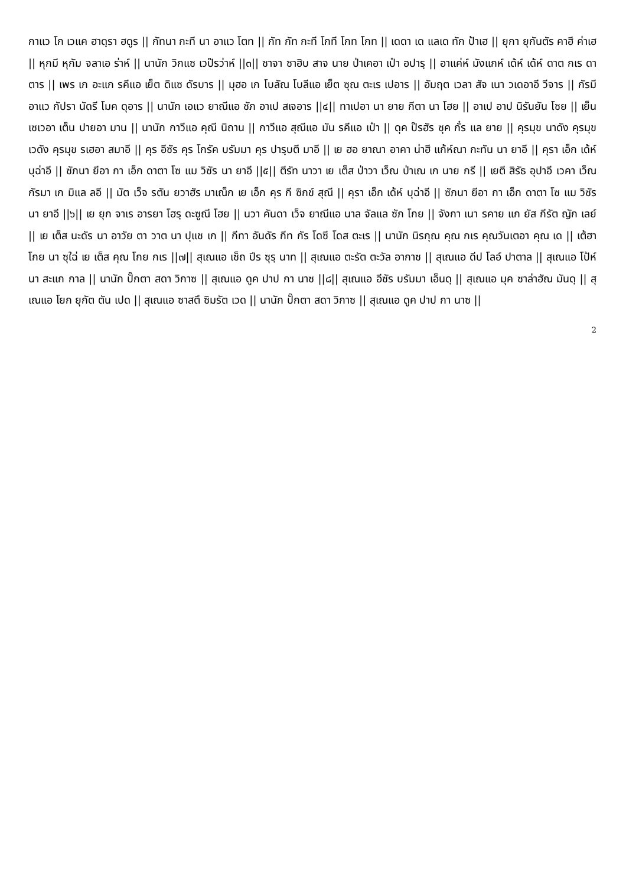กาแว โก เวแค ฮาดฺรา ฮดูร || กัทนา กะที นา อาแว โตท || กัท กัท กะที โกที โกท โกท || เดดา เด แลเด ทัก ป้าเฮ || ยุกา ยุกันตัร คาฮี ค่าเฮ || หุกมี หุกัม จลาเอ ร่าห์ || นานัก วิกแซ เวป๊รว่าห์ ||๓|| ซาจา ซาฮิบ สาจ นาย ป่าเคอา เป๋า อปารฺ || อาแค่ห์ มังแกห์ เด้ห์ เด้ห์ ดาต กเร ดาตาร || เพร เก อะแก รคีแอ เย็ต ดิแซ ดัรบาร || มุฮอ เก โบลัณ โบลีแอ เย็ต ซุณ ตะเร เปอาร || อัมฤต เวลา สัจ เนา วเดอาอี วีจาร || กัรมี อาแว กัปรา นัดรี โมค ดุอาร || นานัก เอแว ยาณีแอ ซัภ อาเป สเจอาร ||๔|| ทาเปอา นา ยาย กีตา นา โฮย || อาเป อาป นิรันยัน โซย || เย็น เซเวอา เต็น ปายอา มาน || นานัก กาวีแอ คุณี นิถาน || กาวีแอ สุณีแอ มัน รคีแอ เป๋า || ดุค ป๊รฮัร ซุค กั๋ร แล ยาย || คุรมุข นาดัง คุรมุข เวดัง คุรมุข รเฮอา สมาอี || คุร อีซัร คุร โกรัค บรัมมา คุร ปารฺบตี มาอี || เย ฮอ ยาณา อาคา น่าฮี แก้ห์ณา กะทัน นา ยาอี || คุรา เอ็ก เด้ห์ บุฉ่าอี || ซัภนา ยีอา กา เอ็ก ดาตา โซ แม วิซัร นา ยาอี ||๕|| ตีรัท นาวา เย เต็ส ป่าวา เว็ณ ป่าเณ เก นาย กรี || เยตี สิรัธ อุปาอี เวคา เว็ณ กัรมา เก มิแล ลอี || มัต เว็จ รตัน ยวาฮัร มาเณ็ก เย เอ็ก คุร กี ซิกข์ สุณี || คุรา เอ็ก เด้ห์ บุฉ่าอี || ซัภนา ยีอา กา เอ็ก ดาตา โซ แม วิซัร นา ยาอี ||๖|| เย ยุก จาเร อารยา โฮรฺ ดะซูณี โฮย || นวา คันดา เว็จ ยาณีแอ นาล จัลแล ซัภ โกย || จังกา เนา รคาย แก ยัส กีรัต ญัก เลย์ || เย เต็ส นะดัร นา อาวัย ตา วาต นา ปุแช เก || กีทา อันดัร กีท กัร โดซี โดส ตะเร || นานัก นิรกุณ คุณ กเร คุณวันเตอา คุณ เด || เต้ฮา โกย นา ซุใฉ่ เย เต็ส คุณ โกย กเร ||๗|| สุเณแอ เซ็ถ ปีร ซุรฺ นาท || สุเณแอ ตะรัต ตะวัล อากาซ || สุเณแอ ดีป โลอ์ ปาตาล || สุเณแอ โป้ห์ นา สะแก กาล || นานัก ปั๊กตา สดา วิกาซ || สุเณแอ ดูค ปาป กา นาซ ||๘|| สุเณแอ อีซัร บรัมมา เอ็นดฺ || สุเณแอ มุค ซาล่าฮัณ มันดฺ || สุเณแอ โยก ยุกัต ตัน เปด || สุเณแอ ซาสตึ ซิมรัต เวด || นานัก ปั๊กตา สดา วิกาซ || สุเณแอ ดูค ปาป กา นาซ ||
2